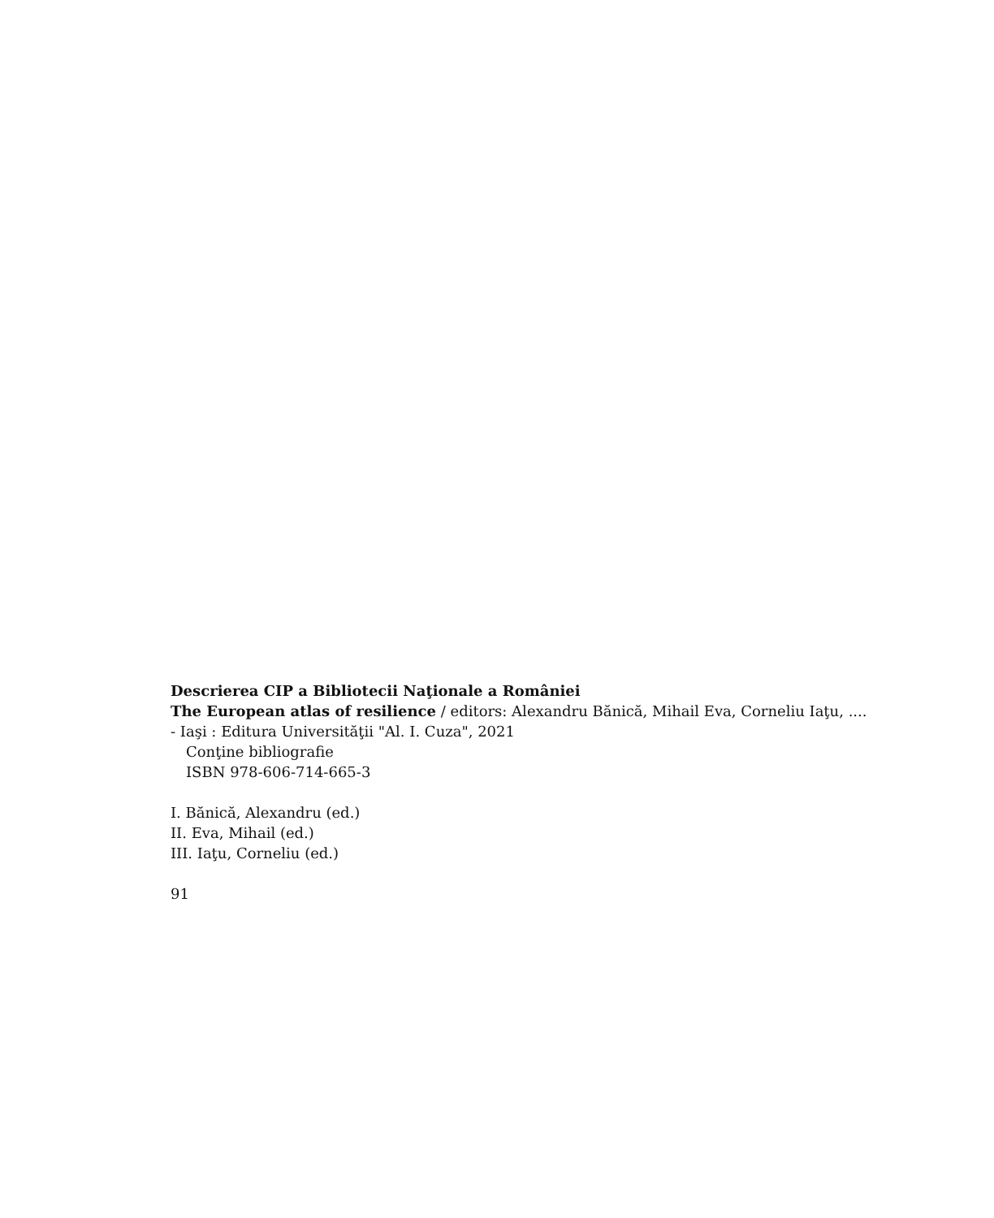Descrierea CIP a Bibliotecii Naţionale a României
The European atlas of resilience / editors: Alexandru Bănică, Mihail Eva, Corneliu Iaţu, .... - Iaşi : Editura Universităţii "Al. I. Cuza", 2021
Conţine bibliografie
ISBN 978-606-714-665-3
I. Bănică, Alexandru (ed.)
II. Eva, Mihail (ed.)
III. Iaţu, Corneliu (ed.)
91